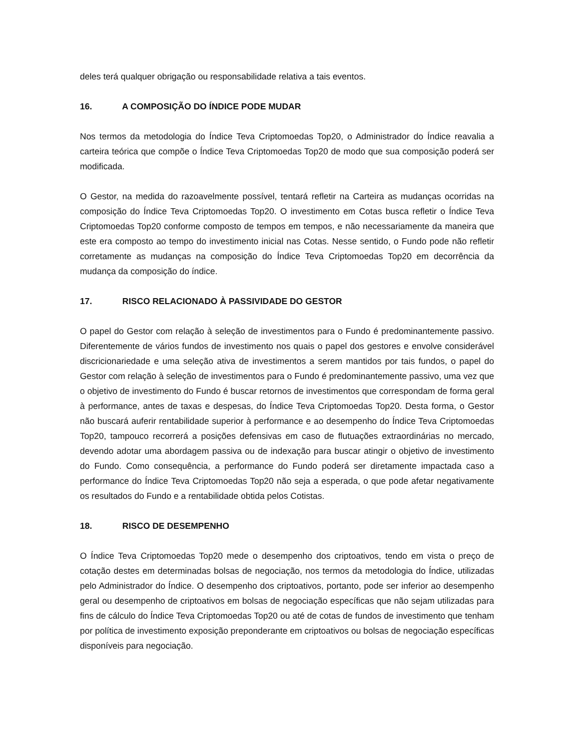deles terá qualquer obrigação ou responsabilidade relativa a tais eventos.
16. A COMPOSIÇÃO DO ÍNDICE PODE MUDAR
Nos termos da metodologia do Índice Teva Criptomoedas Top20, o Administrador do Índice reavalia a carteira teórica que compõe o Índice Teva Criptomoedas Top20 de modo que sua composição poderá ser modificada.
O Gestor, na medida do razoavelmente possível, tentará refletir na Carteira as mudanças ocorridas na composição do Índice Teva Criptomoedas Top20. O investimento em Cotas busca refletir o Índice Teva Criptomoedas Top20 conforme composto de tempos em tempos, e não necessariamente da maneira que este era composto ao tempo do investimento inicial nas Cotas. Nesse sentido, o Fundo pode não refletir corretamente as mudanças na composição do Índice Teva Criptomoedas Top20 em decorrência da mudança da composição do índice.
17. RISCO RELACIONADO À PASSIVIDADE DO GESTOR
O papel do Gestor com relação à seleção de investimentos para o Fundo é predominantemente passivo. Diferentemente de vários fundos de investimento nos quais o papel dos gestores e envolve considerável discricionariedade e uma seleção ativa de investimentos a serem mantidos por tais fundos, o papel do Gestor com relação à seleção de investimentos para o Fundo é predominantemente passivo, uma vez que o objetivo de investimento do Fundo é buscar retornos de investimentos que correspondam de forma geral à performance, antes de taxas e despesas, do Índice Teva Criptomoedas Top20. Desta forma, o Gestor não buscará auferir rentabilidade superior à performance e ao desempenho do Índice Teva Criptomoedas Top20, tampouco recorrerá a posições defensivas em caso de flutuações extraordinárias no mercado, devendo adotar uma abordagem passiva ou de indexação para buscar atingir o objetivo de investimento do Fundo. Como consequência, a performance do Fundo poderá ser diretamente impactada caso a performance do Índice Teva Criptomoedas Top20 não seja a esperada, o que pode afetar negativamente os resultados do Fundo e a rentabilidade obtida pelos Cotistas.
18. RISCO DE DESEMPENHO
O Índice Teva Criptomoedas Top20 mede o desempenho dos criptoativos, tendo em vista o preço de cotação destes em determinadas bolsas de negociação, nos termos da metodologia do Índice, utilizadas pelo Administrador do Índice. O desempenho dos criptoativos, portanto, pode ser inferior ao desempenho geral ou desempenho de criptoativos em bolsas de negociação específicas que não sejam utilizadas para fins de cálculo do Índice Teva Criptomoedas Top20 ou até de cotas de fundos de investimento que tenham por política de investimento exposição preponderante em criptoativos ou bolsas de negociação específicas disponíveis para negociação.